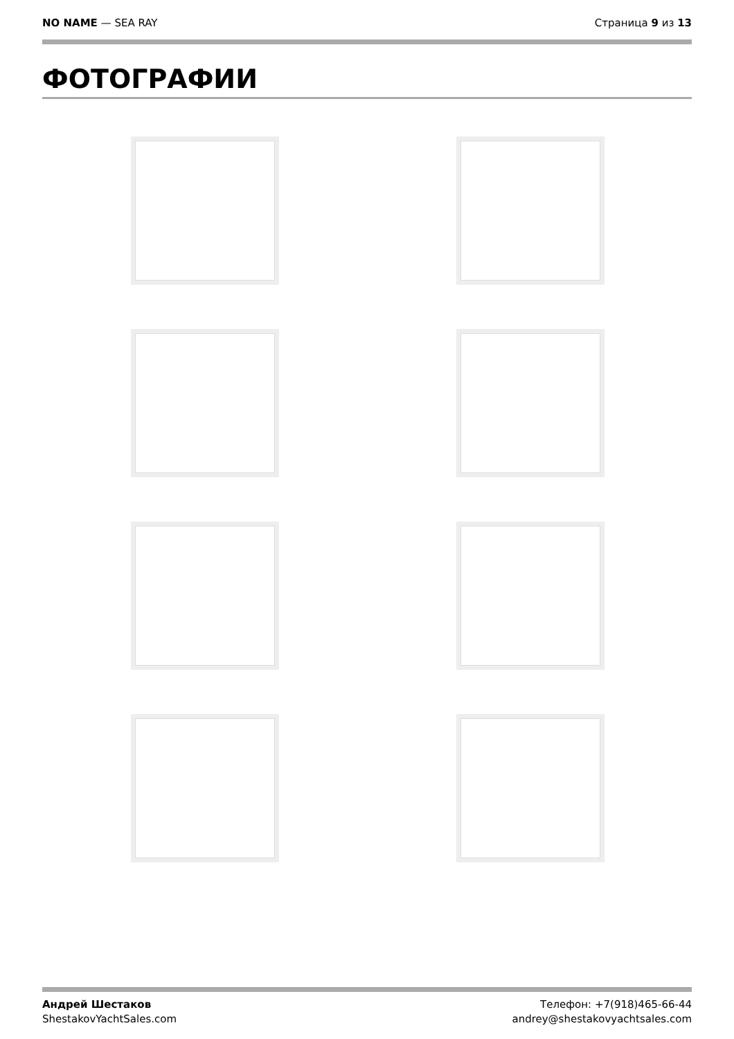NO NAME — SEA RAY Страница 9 из 13
ФОТОГРАФИИ
Андрей Шестаков
ShestakovYachtSales.com
Телефон: +7(918)465-66-44
andrey@shestakovyachtsales.com